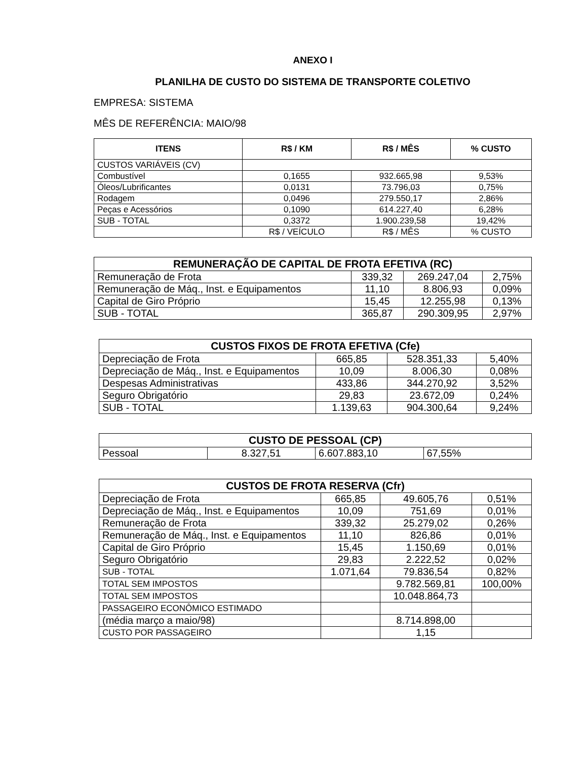ANEXO I
PLANILHA DE CUSTO DO SISTEMA DE TRANSPORTE COLETIVO
EMPRESA: SISTEMA
MÊS DE REFERÊNCIA: MAIO/98
| ITENS | R$ / KM | R$ / MÊS | % CUSTO |
| --- | --- | --- | --- |
| CUSTOS VARIÁVEIS (CV) | | | |
| Combustível | 0,1655 | 932.665,98 | 9,53% |
| Óleos/Lubrificantes | 0,0131 | 73.796,03 | 0,75% |
| Rodagem | 0,0496 | 279.550,17 | 2,86% |
| Peças e Acessórios | 0,1090 | 614.227,40 | 6,28% |
| SUB - TOTAL | 0,3372 | 1.900.239,58 | 19,42% |
| | R$ / VEÍCULO | R$ / MÊS | % CUSTO |
| REMUNERAÇÃO DE CAPITAL DE FROTA EFETIVA (RC) | | | |
| --- | --- | --- | --- |
| Remuneração de Frota | 339,32 | 269.247,04 | 2,75% |
| Remuneração de Máq., Inst. e Equipamentos | 11,10 | 8.806,93 | 0,09% |
| Capital de Giro Próprio | 15,45 | 12.255,98 | 0,13% |
| SUB - TOTAL | 365,87 | 290.309,95 | 2,97% |
| CUSTOS FIXOS DE FROTA EFETIVA (Cfe) | | | |
| --- | --- | --- | --- |
| Depreciação de Frota | 665,85 | 528.351,33 | 5,40% |
| Depreciação de Máq., Inst. e Equipamentos | 10,09 | 8.006,30 | 0,08% |
| Despesas Administrativas | 433,86 | 344.270,92 | 3,52% |
| Seguro Obrigatório | 29,83 | 23.672,09 | 0,24% |
| SUB - TOTAL | 1.139,63 | 904.300,64 | 9,24% |
| CUSTO DE PESSOAL (CP) | | | |
| --- | --- | --- | --- |
| Pessoal | 8.327,51 | 6.607.883,10 | 67,55% |
| CUSTOS DE FROTA RESERVA (Cfr) | | | |
| --- | --- | --- | --- |
| Depreciação de Frota | 665,85 | 49.605,76 | 0,51% |
| Depreciação de Máq., Inst. e Equipamentos | 10,09 | 751,69 | 0,01% |
| Remuneração de Frota | 339,32 | 25.279,02 | 0,26% |
| Remuneração de Máq., Inst. e Equipamentos | 11,10 | 826,86 | 0,01% |
| Capital de Giro Próprio | 15,45 | 1.150,69 | 0,01% |
| Seguro Obrigatório | 29,83 | 2.222,52 | 0,02% |
| SUB - TOTAL | 1.071,64 | 79.836,54 | 0,82% |
| TOTAL SEM IMPOSTOS | | 9.782.569,81 | 100,00% |
| TOTAL SEM IMPOSTOS | | 10.048.864,73 | |
| PASSAGEIRO ECONÔMICO ESTIMADO | | | |
| (média março a maio/98) | | 8.714.898,00 | |
| CUSTO POR PASSAGEIRO | | 1,15 | |